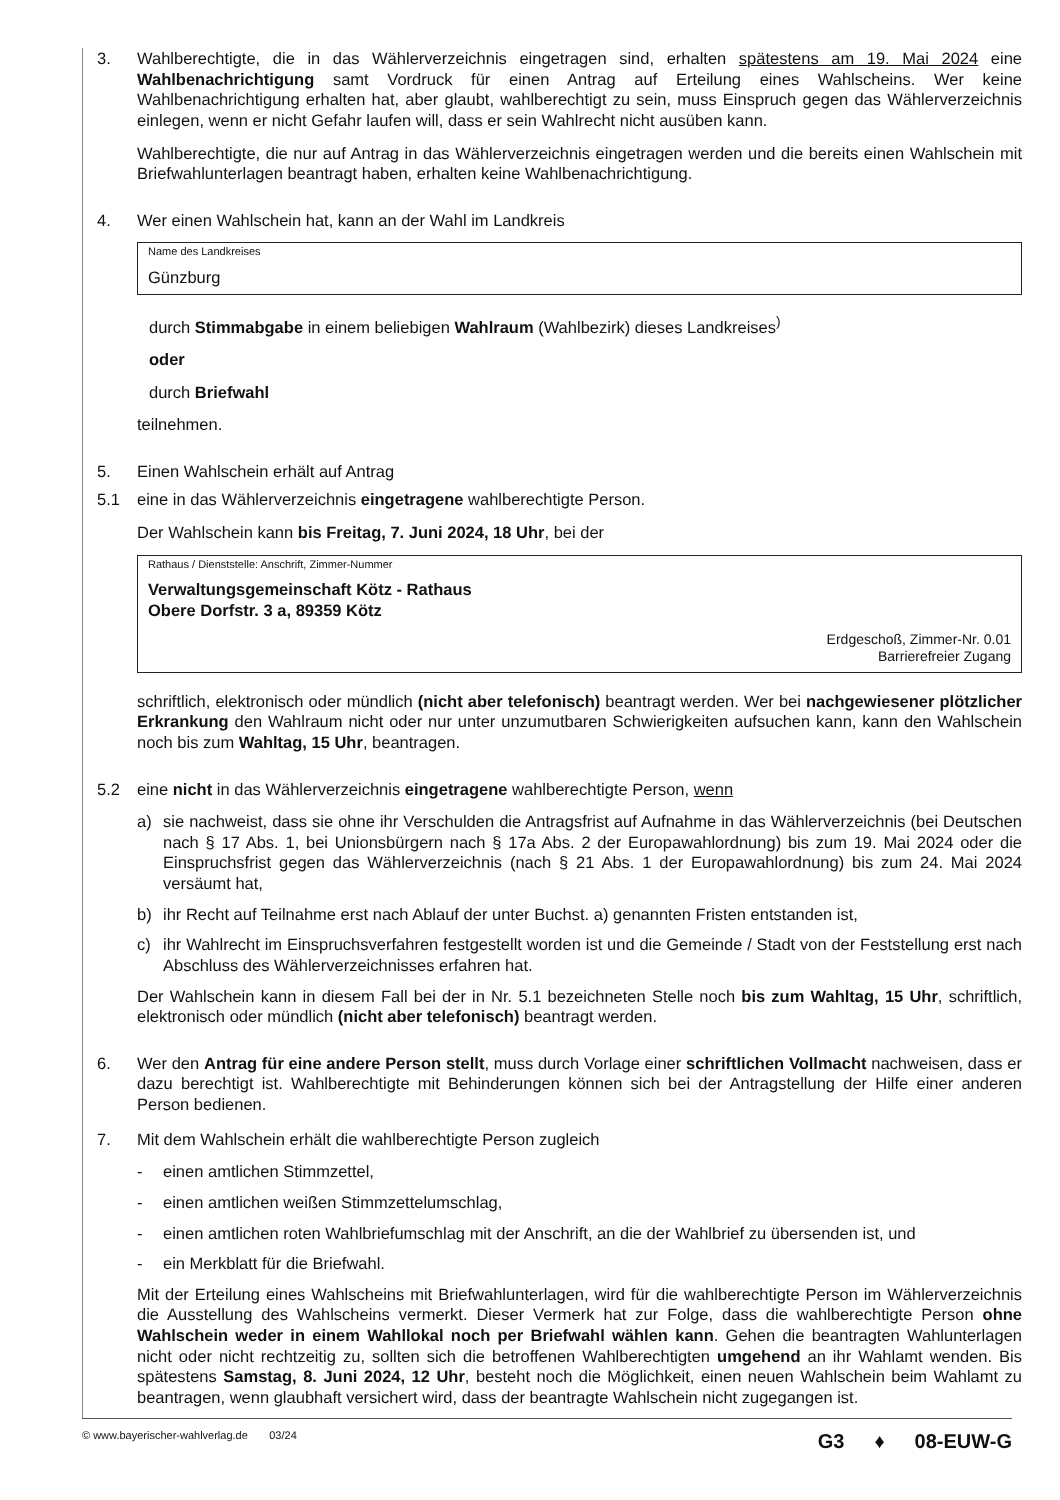3. Wahlberechtigte, die in das Wählerverzeichnis eingetragen sind, erhalten spätestens am 19. Mai 2024 eine Wahlbenachrichtigung samt Vordruck für einen Antrag auf Erteilung eines Wahlscheins. Wer keine Wahlbenachrichtigung erhalten hat, aber glaubt, wahlberechtigt zu sein, muss Einspruch gegen das Wählerverzeichnis einlegen, wenn er nicht Gefahr laufen will, dass er sein Wahlrecht nicht ausüben kann.
Wahlberechtigte, die nur auf Antrag in das Wählerverzeichnis eingetragen werden und die bereits einen Wahlschein mit Briefwahlunterlagen beantragt haben, erhalten keine Wahlbenachrichtigung.
4. Wer einen Wahlschein hat, kann an der Wahl im Landkreis
Name des Landkreises
Günzburg
durch Stimmabgabe in einem beliebigen Wahlraum (Wahlbezirk) dieses Landkreises<sup>)</sup>
oder
durch Briefwahl
teilnehmen.
5. Einen Wahlschein erhält auf Antrag
5.1 eine in das Wählerverzeichnis eingetragene wahlberechtigte Person.
Der Wahlschein kann bis Freitag, 7. Juni 2024, 18 Uhr, bei der
Rathaus / Dienststelle: Anschrift, Zimmer-Nummer
Verwaltungsgemeinschaft Kötz - Rathaus
Obere Dorfstr. 3 a, 89359 Kötz
Erdgeschoß, Zimmer-Nr. 0.01
Barrierefreier Zugang
schriftlich, elektronisch oder mündlich (nicht aber telefonisch) beantragt werden. Wer bei nachgewiesener plötzlicher Erkrankung den Wahlraum nicht oder nur unter unzumutbaren Schwierigkeiten aufsuchen kann, kann den Wahlschein noch bis zum Wahltag, 15 Uhr, beantragen.
5.2 eine nicht in das Wählerverzeichnis eingetragene wahlberechtigte Person, wenn
a) sie nachweist, dass sie ohne ihr Verschulden die Antragsfrist auf Aufnahme in das Wählerverzeichnis (bei Deutschen nach § 17 Abs. 1, bei Unionsbürgern nach § 17a Abs. 2 der Europawahlordnung) bis zum 19. Mai 2024 oder die Einspruchsfrist gegen das Wählerverzeichnis (nach § 21 Abs. 1 der Europawahlordnung) bis zum 24. Mai 2024 versäumt hat,
b) ihr Recht auf Teilnahme erst nach Ablauf der unter Buchst. a) genannten Fristen entstanden ist,
c) ihr Wahlrecht im Einspruchsverfahren festgestellt worden ist und die Gemeinde / Stadt von der Feststellung erst nach Abschluss des Wählerverzeichnisses erfahren hat.
Der Wahlschein kann in diesem Fall bei der in Nr. 5.1 bezeichneten Stelle noch bis zum Wahltag, 15 Uhr, schriftlich, elektronisch oder mündlich (nicht aber telefonisch) beantragt werden.
6. Wer den Antrag für eine andere Person stellt, muss durch Vorlage einer schriftlichen Vollmacht nachweisen, dass er dazu berechtigt ist. Wahlberechtigte mit Behinderungen können sich bei der Antragstellung der Hilfe einer anderen Person bedienen.
7. Mit dem Wahlschein erhält die wahlberechtigte Person zugleich
- einen amtlichen Stimmzettel,
- einen amtlichen weißen Stimmzettelumschlag,
- einen amtlichen roten Wahlbriefumschlag mit der Anschrift, an die der Wahlbrief zu übersenden ist, und
- ein Merkblatt für die Briefwahl.
Mit der Erteilung eines Wahlscheins mit Briefwahlunterlagen, wird für die wahlberechtigte Person im Wählerverzeichnis die Ausstellung des Wahlscheins vermerkt. Dieser Vermerk hat zur Folge, dass die wahlberechtigte Person ohne Wahlschein weder in einem Wahllokal noch per Briefwahl wählen kann. Gehen die beantragten Wahlunterlagen nicht oder nicht rechtzeitig zu, sollten sich die betroffenen Wahlberechtigten umgehend an ihr Wahlamt wenden. Bis spätestens Samstag, 8. Juni 2024, 12 Uhr, besteht noch die Möglichkeit, einen neuen Wahlschein beim Wahlamt zu beantragen, wenn glaubhaft versichert wird, dass der beantragte Wahlschein nicht zugegangen ist.
© www.bayerischer-wahlverlag.de 03/24
G3 ♦ 08-EUW-G